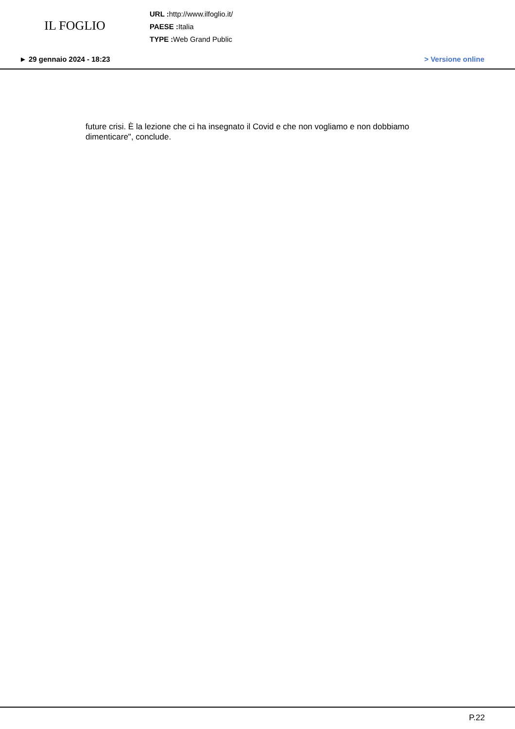IL FOGLIO
URL : http://www.ilfoglio.it/
PAESE : Italia
TYPE : Web Grand Public
► 29 gennaio 2024 - 18:23 > Versione online
future crisi. È la lezione che ci ha insegnato il Covid e che non vogliamo e non dobbiamo dimenticare", conclude.
P.22